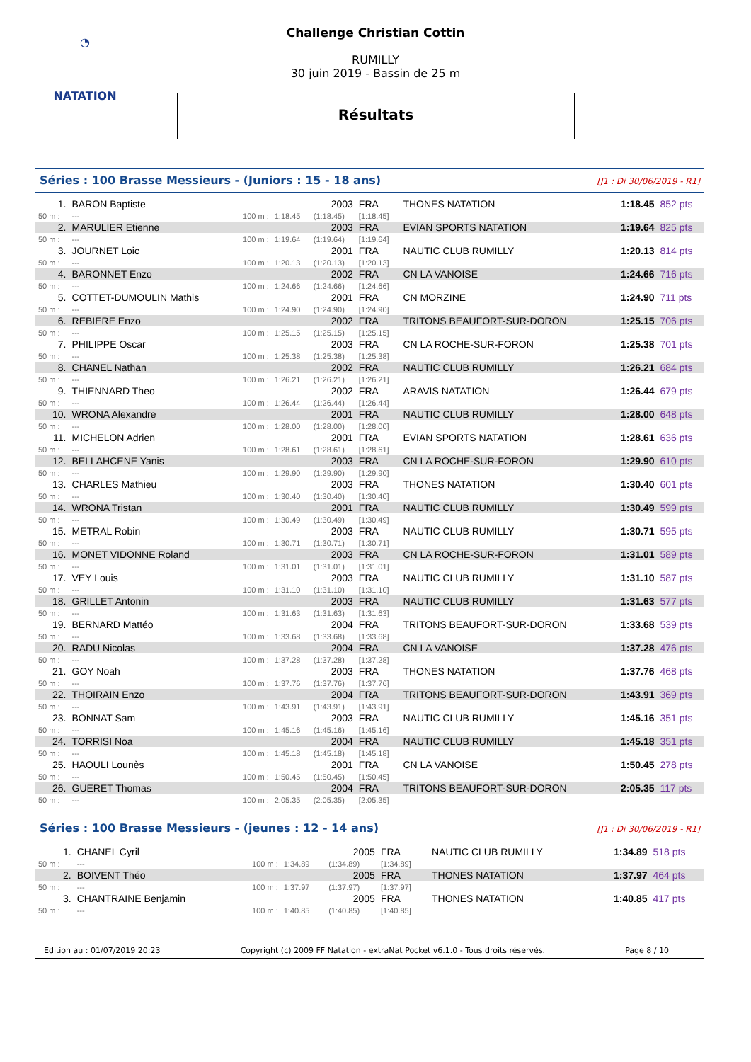◔
NATATION
Challenge Christian Cottin
RUMILLY
30 juin 2019 - Bassin de 25 m
Résultats
Séries : 100 Brasse Messieurs - (Juniors : 15 - 18 ans)
[J1 : Di 30/06/2019 - R1]
| 1. | BARON Baptiste | | | 2003 | FRA | THONES NATATION | 1:18.45 | 852 pts |
| 50 m : | --- | 100 m : | 1:18.45 | (1:18.45) | [1:18.45] | | | |
| 2. | MARULIER Etienne | | | 2003 | FRA | EVIAN SPORTS NATATION | 1:19.64 | 825 pts |
| 50 m : | --- | 100 m : | 1:19.64 | (1:19.64) | [1:19.64] | | | |
| 3. | JOURNET Loic | | | 2001 | FRA | NAUTIC CLUB RUMILLY | 1:20.13 | 814 pts |
| 50 m : | --- | 100 m : | 1:20.13 | (1:20.13) | [1:20.13] | | | |
| 4. | BARONNET Enzo | | | 2002 | FRA | CN LA VANOISE | 1:24.66 | 716 pts |
| 50 m : | --- | 100 m : | 1:24.66 | (1:24.66) | [1:24.66] | | | |
| 5. | COTTET-DUMOULIN Mathis | | | 2001 | FRA | CN MORZINE | 1:24.90 | 711 pts |
| 50 m : | --- | 100 m : | 1:24.90 | (1:24.90) | [1:24.90] | | | |
| 6. | REBIERE Enzo | | | 2002 | FRA | TRITONS BEAUFORT-SUR-DORON | 1:25.15 | 706 pts |
| 50 m : | --- | 100 m : | 1:25.15 | (1:25.15) | [1:25.15] | | | |
| 7. | PHILIPPE Oscar | | | 2003 | FRA | CN LA ROCHE-SUR-FORON | 1:25.38 | 701 pts |
| 50 m : | --- | 100 m : | 1:25.38 | (1:25.38) | [1:25.38] | | | |
| 8. | CHANEL Nathan | | | 2002 | FRA | NAUTIC CLUB RUMILLY | 1:26.21 | 684 pts |
| 50 m : | --- | 100 m : | 1:26.21 | (1:26.21) | [1:26.21] | | | |
| 9. | THIENNARD Theo | | | 2002 | FRA | ARAVIS NATATION | 1:26.44 | 679 pts |
| 50 m : | --- | 100 m : | 1:26.44 | (1:26.44) | [1:26.44] | | | |
| 10. | WRONA Alexandre | | | 2001 | FRA | NAUTIC CLUB RUMILLY | 1:28.00 | 648 pts |
| 50 m : | --- | 100 m : | 1:28.00 | (1:28.00) | [1:28.00] | | | |
| 11. | MICHELON Adrien | | | 2001 | FRA | EVIAN SPORTS NATATION | 1:28.61 | 636 pts |
| 50 m : | --- | 100 m : | 1:28.61 | (1:28.61) | [1:28.61] | | | |
| 12. | BELLAHCENE Yanis | | | 2003 | FRA | CN LA ROCHE-SUR-FORON | 1:29.90 | 610 pts |
| 50 m : | --- | 100 m : | 1:29.90 | (1:29.90) | [1:29.90] | | | |
| 13. | CHARLES Mathieu | | | 2003 | FRA | THONES NATATION | 1:30.40 | 601 pts |
| 50 m : | --- | 100 m : | 1:30.40 | (1:30.40) | [1:30.40] | | | |
| 14. | WRONA Tristan | | | 2001 | FRA | NAUTIC CLUB RUMILLY | 1:30.49 | 599 pts |
| 50 m : | --- | 100 m : | 1:30.49 | (1:30.49) | [1:30.49] | | | |
| 15. | METRAL Robin | | | 2003 | FRA | NAUTIC CLUB RUMILLY | 1:30.71 | 595 pts |
| 50 m : | --- | 100 m : | 1:30.71 | (1:30.71) | [1:30.71] | | | |
| 16. | MONET VIDONNE Roland | | | 2003 | FRA | CN LA ROCHE-SUR-FORON | 1:31.01 | 589 pts |
| 50 m : | --- | 100 m : | 1:31.01 | (1:31.01) | [1:31.01] | | | |
| 17. | VEY Louis | | | 2003 | FRA | NAUTIC CLUB RUMILLY | 1:31.10 | 587 pts |
| 50 m : | --- | 100 m : | 1:31.10 | (1:31.10) | [1:31.10] | | | |
| 18. | GRILLET Antonin | | | 2003 | FRA | NAUTIC CLUB RUMILLY | 1:31.63 | 577 pts |
| 50 m : | --- | 100 m : | 1:31.63 | (1:31.63) | [1:31.63] | | | |
| 19. | BERNARD Mattéo | | | 2004 | FRA | TRITONS BEAUFORT-SUR-DORON | 1:33.68 | 539 pts |
| 50 m : | --- | 100 m : | 1:33.68 | (1:33.68) | [1:33.68] | | | |
| 20. | RADU Nicolas | | | 2004 | FRA | CN LA VANOISE | 1:37.28 | 476 pts |
| 50 m : | --- | 100 m : | 1:37.28 | (1:37.28) | [1:37.28] | | | |
| 21. | GOY Noah | | | 2003 | FRA | THONES NATATION | 1:37.76 | 468 pts |
| 50 m : | --- | 100 m : | 1:37.76 | (1:37.76) | [1:37.76] | | | |
| 22. | THOIRAIN Enzo | | | 2004 | FRA | TRITONS BEAUFORT-SUR-DORON | 1:43.91 | 369 pts |
| 50 m : | --- | 100 m : | 1:43.91 | (1:43.91) | [1:43.91] | | | |
| 23. | BONNAT Sam | | | 2003 | FRA | NAUTIC CLUB RUMILLY | 1:45.16 | 351 pts |
| 50 m : | --- | 100 m : | 1:45.16 | (1:45.16) | [1:45.16] | | | |
| 24. | TORRISI Noa | | | 2004 | FRA | NAUTIC CLUB RUMILLY | 1:45.18 | 351 pts |
| 50 m : | --- | 100 m : | 1:45.18 | (1:45.18) | [1:45.18] | | | |
| 25. | HAOULI Lounès | | | 2001 | FRA | CN LA VANOISE | 1:50.45 | 278 pts |
| 50 m : | --- | 100 m : | 1:50.45 | (1:50.45) | [1:50.45] | | | |
| 26. | GUERET Thomas | | | 2004 | FRA | TRITONS BEAUFORT-SUR-DORON | 2:05.35 | 117 pts |
| 50 m : | --- | 100 m : | 2:05.35 | (2:05.35) | [2:05.35] | | | |
Séries : 100 Brasse Messieurs - (jeunes : 12 - 14 ans)
[J1 : Di 30/06/2019 - R1]
| 1. | CHANEL Cyril | | | 2005 | FRA | NAUTIC CLUB RUMILLY | 1:34.89 | 518 pts |
| 50 m : | --- | 100 m : | 1:34.89 | (1:34.89) | [1:34.89] | | | |
| 2. | BOIVENT Théo | | | 2005 | FRA | THONES NATATION | 1:37.97 | 464 pts |
| 50 m : | --- | 100 m : | 1:37.97 | (1:37.97) | [1:37.97] | | | |
| 3. | CHANTRAINE Benjamin | | | 2005 | FRA | THONES NATATION | 1:40.85 | 417 pts |
| 50 m : | --- | 100 m : | 1:40.85 | (1:40.85) | [1:40.85] | | | |
Edition au : 01/07/2019 20:23 Copyright (c) 2009 FF Natation - extraNat Pocket v6.1.0 - Tous droits réservés. Page 8 / 10